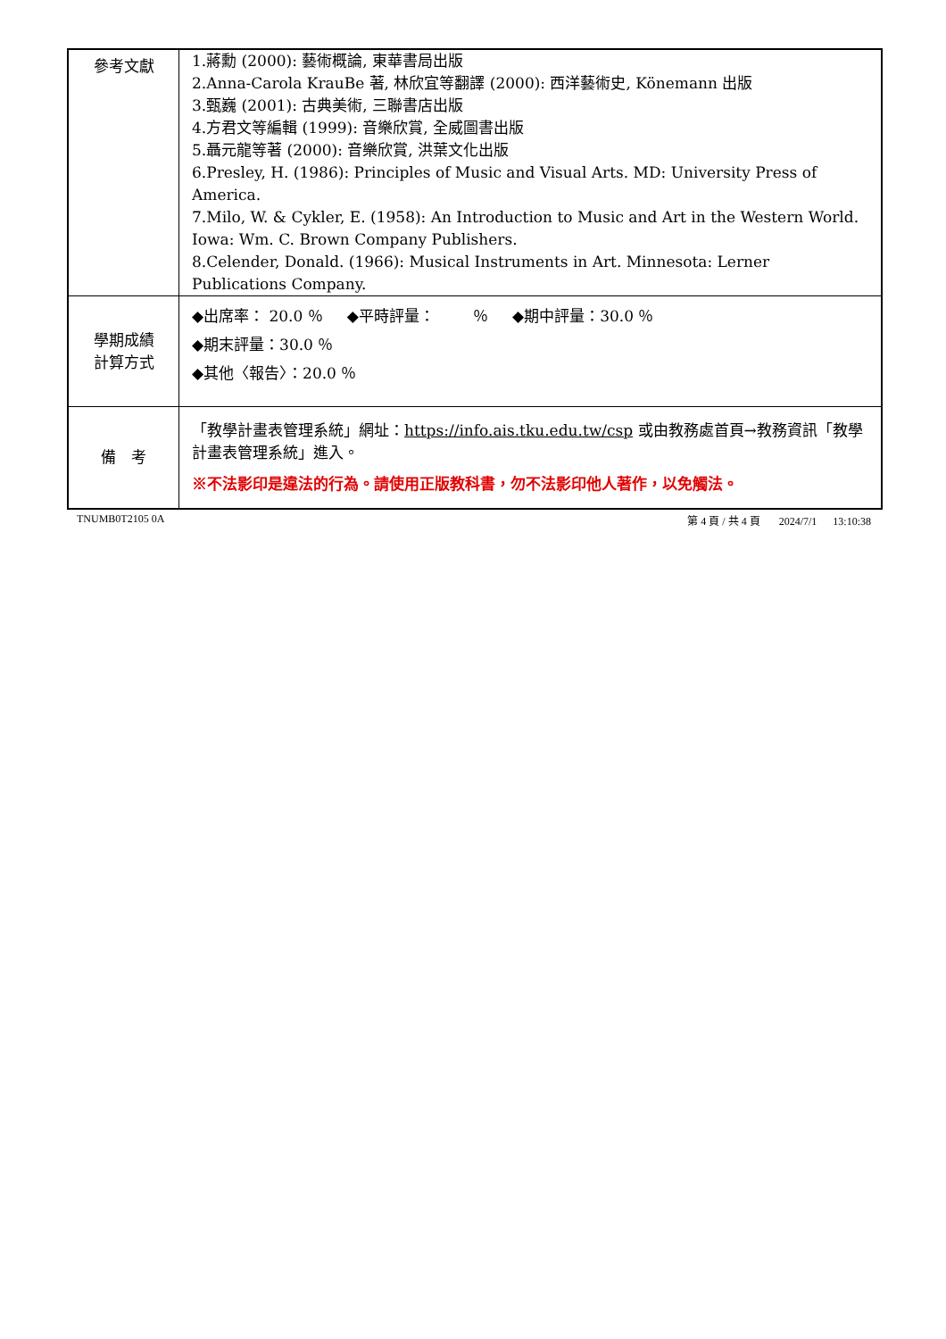| 參考文獻 | 1.蔣勳 (2000): 藝術概論, 東華書局出版 2.Anna-Carola KrauBe 著, 林欣宜等翻譯 (2000): 西洋藝術史, Könemann 出版 3.甄巍 (2001): 古典美術, 三聯書店出版 4.方君文等編輯 (1999): 音樂欣賞, 全威圖書出版 5.聶元龍等著 (2000): 音樂欣賞, 洪葉文化出版 6.Presley, H. (1986): Principles of Music and Visual Arts. MD: University Press of America. 7.Milo, W. & Cykler, E. (1958): An Introduction to Music and Art in the Western World. Iowa: Wm. C. Brown Company Publishers. 8.Celender, Donald. (1966): Musical Instruments in Art. Minnesota: Lerner Publications Company. |
| 學期成績 計算方式 | ◆出席率： 20.0 ％ ◆平時評量： ％ ◆期中評量：30.0 ％ ◆期末評量：30.0 ％ ◆其他〈報告〉：20.0 ％ |
| 備 考 | 「教學計畫表管理系統」網址： https://info.ais.tku.edu.tw/csp 或由教務處首頁→教務資訊「教學計畫表管理系統」進入。 ※不法影印是違法的行為。請使用正版教科書，勿不法影印他人著作，以免觸法。 |
TNUMB0T2105 0A 第 4 頁 / 共 4 頁 2024/7/1 13:10:38